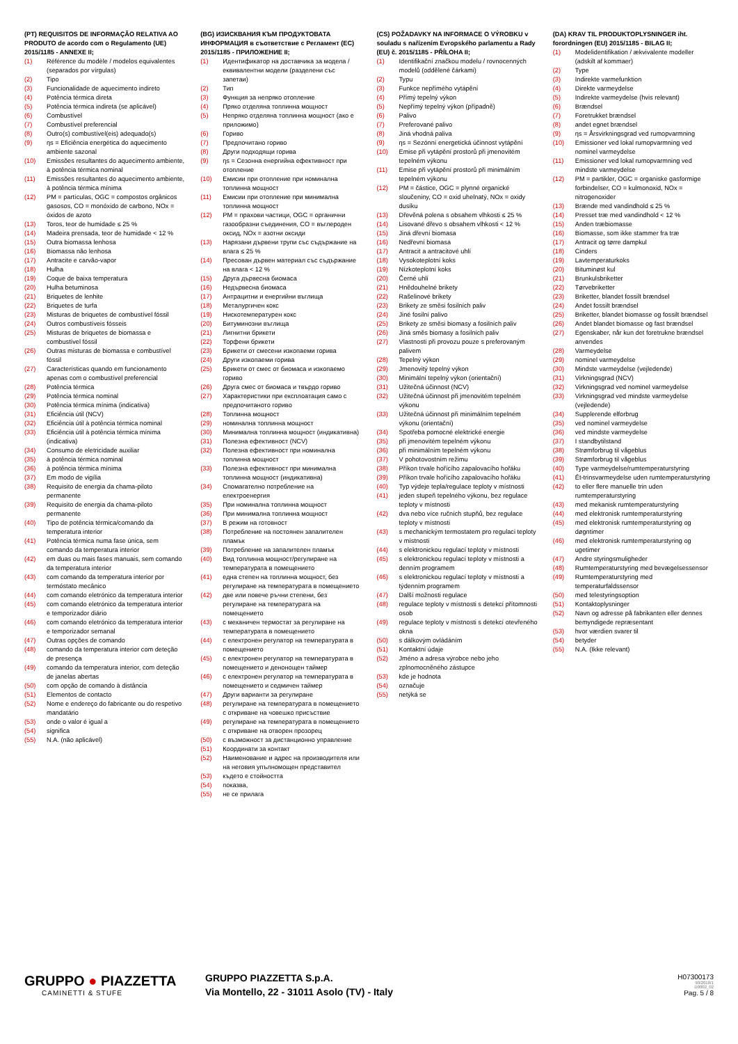(PT) REQUISITOS DE INFORMAÇÃO RELATIVA AO PRODUTO de acordo com o Regulamento (UE) 2015/1185 - ANNEXE II;
(1) Référence du modèle / modelos equivalentes (separados por vírgulas)
(2) Tipo
(3) Funcionalidade de aquecimento indireto
(4) Potência térmica direta
(5) Potência térmica indireta (se aplicável)
(6) Combustível
(7) Combustível preferencial
(8) Outro(s) combustível(eis) adequado(s)
(9) ηs = Eficiência energética do aquecimento ambiente sazonal
(10) Emissões resultantes do aquecimento ambiente, à potência térmica nominal
(11) Emissões resultantes do aquecimento ambiente, à potência térmica mínima
(12) PM = partículas, OGC = compostos orgânicos gasosos, CO = monóxido de carbono, NOx = óxidos de azoto
(13) Toros, teor de humidade ≤ 25 %
(14) Madeira prensada, teor de humidade < 12 %
(15) Outra biomassa lenhosa
(16) Biomassa não lenhosa
(17) Antracite e carvão-vapor
(18) Hulha
(19) Coque de baixa temperatura
(20) Hulha betuminosa
(21) Briquetes de lenhite
(22) Briquetes de turfa
(23) Misturas de briquetes de combustível fóssil
(24) Outros combustíveis fósseis
(25) Misturas de briquetes de biomassa e combustível fóssil
(26) Outras misturas de biomassa e combustível fóssil
(27) Características quando em funcionamento apenas com o combustível preferencial
(28) Potência térmica
(29) Potência térmica nominal
(30) Potência térmica mínima (indicativa)
(31) Eficiência útil (NCV)
(32) Eficiência útil à potência térmica nominal
(33) Eficiência útil à potência térmica mínima (indicativa)
(34) Consumo de eletricidade auxiliar
(35) à potência térmica nominal
(36) à potência térmica mínima
(37) Em modo de vigília
(38) Requisito de energia da chama-piloto permanente
(39) Requisito de energia da chama-piloto permanente
(40) Tipo de potência térmica/comando da temperatura interior
(41) Potência térmica numa fase única, sem comando da temperatura interior
(42) em duas ou mais fases manuais, sem comando da temperatura interior
(43) com comando da temperatura interior por termóstato mecânico
(44) com comando eletrónico da temperatura interior
(45) com comando eletrónico da temperatura interior e temporizador diário
(46) com comando eletrónico da temperatura interior e temporizador semanal
(47) Outras opções de comando
(48) comando da temperatura interior com deteção de presença
(49) comando da temperatura interior, com deteção de janelas abertas
(50) com opção de comando à distância
(51) Elementos de contacto
(52) Nome e endereço do fabricante ou do respetivo mandatário
(53) onde o valor é igual a
(54) significa
(55) N.A. (não aplicável)
(BG) ИЗИСКВАНИЯ КЪМ ПРОДУКТОВАТА ИНФОРМАЦИЯ в съответствие с Регламент (ЕС) 2015/1185 - ПРИЛОЖЕНИЕ II;
(1) Идентификатор на доставчика за модела / еквивалентни модели (разделени със запетаи)
(2) Тип
(3) Функция за непряко отопление
(4) Пряко отделяна топлинна мощност
(5) Непряко отделяна топлинна мощност (ако е приложимо)
(6) Гориво
(7) Предпочитано гориво
(8) Други подходящи горива
(9) ηs = Сезонна енергийна ефективност при отопление
(10) Емисии при отопление при номинална топлинна мощност
(11) Емисии при отопление при минимална топлинна мощност
(12) PM = прахови частици, OGC = органични газообразни съединения, CO = въглероден оксид, NOx = азотни оксиди
(13) Нарязани дървени трупи със съдържание на влага ≤ 25 %
(14) Пресован дървен материал със съдържание на влага < 12 %
(15) Друга дървесна биомаса
(16) Недървесна биомаса
(17) Антрацитни и енергийни въглища
(18) Металургичен кокс
(19) Нискотемпературен кокс
(20) Битуминозни въглища
(21) Лигнитни брикети
(22) Торфени брикети
(23) Брикети от смесени изкопаеми горива
(24) Други изкопаеми горива
(25) Брикети от смес от биомаса и изкопаемо гориво
(26) Друга смес от биомаса и твърдо гориво
(27) Характеристики при експлоатация само с предпочитаното гориво
(28) Топлинна мощност
(29) номинална топлинна мощност
(30) Минимална топлинна мощност (индикативна)
(31) Полезна ефективност (NCV)
(32) Полезна ефективност при номинална топлинна мощност
(33) Полезна ефективност при минимална топлинна мощност (индикативна)
(34) Спомагателно потребление на електроенергия
(35) При номинална топлинна мощност
(36) При минимална топлинна мощност
(37) В режим на готовност
(38) Потребление на постоянен запалителен пламък
(39) Потребление на запалителен пламък
(40) Вид топлинна мощност/регулиране на температурата в помещението
(41) една степен на топлинна мощност, без регулиране на температурата в помещението
(42) две или повече ръчни степени, без регулиране на температурата на помещението
(43) с механичен термостат за регулиране на температурата в помещението
(44) с електронен регулатор на температурата в помещението
(45) с електронен регулатор на температурата в помещението и денонощен таймер
(46) с електронен регулатор на температурата в помещението и седмичен таймер
(47) Други варианти за регулиране
(48) регулиране на температурата в помещението с откриване на човешко присъствие
(49) регулиране на температурата в помещението с откриване на отворен прозорец
(50) с възможност за дистанционно управление
(51) Координати за контакт
(52) Наименование и адрес на производителя или на неговия упълномощен представител
(53) където е стойността
(54) показва,
(55) не се прилага
(CS) POŽADAVKY NA INFORMACE O VÝROBKU v souladu s nařízením Evropského parlamentu a Rady (EU) č. 2015/1185 - PŘÍLOHA II;
(1) Identifikační značkou modelu / rovnocenných modelů (oddělené čárkami)
(2) Typu
(3) Funkce nepřímého vytápění
(4) Přímý tepelný výkon
(5) Nepřímý tepelný výkon (případně)
(6) Palivo
(7) Preferované palivo
(8) Jiná vhodná paliva
(9) ηs = Sezónní energetická účinnost vytápění
(10) Emise při vytápění prostorů při jmenovitém tepelném výkonu
(11) Emise při vytápění prostorů při minimálním tepelném výkonu
(12) PM = částice, OGC = plynné organické sloučeniny, CO = oxid uhelnatý, NOx = oxidy dusíku
(13) Dřevěná polena s obsahem vlhkosti ≤ 25 %
(14) Lisované dřevo s obsahem vlhkosti < 12 %
(15) Jiná dřevní biomasa
(16) Nedřevní biomasa
(17) Antracit a antracitové uhlí
(18) Vysokoteplotní koks
(19) Nízkoteplotní koks
(20) Černé uhlí
(21) Hnědouhelné brikety
(22) Rašelinové brikety
(23) Brikety ze směsi fosilních paliv
(24) Jiné fosilní palivo
(25) Brikety ze směsi biomasy a fosilních paliv
(26) Jiná směs biomasy a fosilních paliv
(27) Vlastnosti při provozu pouze s preferovaným palivem
(28) Tepelný výkon
(29) Jmenovitý tepelný výkon
(30) Minimální tepelný výkon (orientační)
(31) Užitečná účinnost (NCV)
(32) Užitečná účinnost při jmenovitém tepelném výkonu
(33) Užitečná účinnost při minimálním tepelném výkonu (orientační)
(34) Spotřeba pomocné elektrické energie
(35) při jmenovitém tepelném výkonu
(36) při minimálním tepelném výkonu
(37) V pohotovostním režimu
(38) Příkon trvale hořícího zapalovacího hořáku
(39) Příkon trvale hořícího zapalovacího hořáku
(40) Typ výdeje tepla/regulace teploty v místnosti
(41) jeden stupeň tepelného výkonu, bez regulace teploty v místnosti
(42) dva nebo více ručních stupňů, bez regulace teploty v místnosti
(43) s mechanickým termostatem pro regulaci teploty v místnosti
(44) s elektronickou regulací teploty v místnosti
(45) s elektronickou regulací teploty v místnosti a denním programem
(46) s elektronickou regulací teploty v místnosti a týdenním programem
(47) Další možnosti regulace
(48) regulace teploty v místnosti s detekcí přítomnosti osob
(49) regulace teploty v místnosti s detekcí otevřeného okna
(50) s dálkovým ovládáním
(51) Kontaktní údaje
(52) Jméno a adresa výrobce nebo jeho zplnomocněného zástupce
(53) kde je hodnota
(54) označuje
(55) netýká se
(DA) KRAV TIL PRODUKTOPLYSNINGER iht. forordningen (EU) 2015/1185 - BILAG II;
(1) Modelidentifikation / ækvivalente modeller (adskilt af kommaer)
(2) Type
(3) Indirekte varmefunktion
(4) Direkte varmeydelse
(5) Indirekte varmeydelse (hvis relevant)
(6) Brændsel
(7) Foretrukket brændsel
(8) andet egnet brændsel
(9) ηs = Årsvirkningsgrad ved rumopvarmning
(10) Emissioner ved lokal rumopvarmning ved nominel varmeydelse
(11) Emissioner ved lokal rumopvarmning ved mindste varmeydelse
(12) PM = partikler, OGC = organiske gasformige forbindelser, CO = kulmonoxid, NOx = nitrogenoxider
(13) Brænde med vandindhold ≤ 25 %
(14) Presset træ med vandindhold < 12 %
(15) Anden træbiomasse
(16) Biomasse, som ikke stammer fra træ
(17) Antracit og tørre dampkul
(18) Cinders
(19) Lavtemperaturkoks
(20) Bituminøst kul
(21) Brunkulsbriketter
(22) Tørvebriketter
(23) Briketter, blandet fossilt brændsel
(24) Andet fossilt brændsel
(25) Briketter, blandet biomasse og fossilt brændsel
(26) Andet blandet biomasse og fast brændsel
(27) Egenskaber, når kun det foretrukne brændsel anvendes
(28) Varmeydelse
(29) nominel varmeydelse
(30) Mindste varmeydelse (vejledende)
(31) Virkningsgrad (NCV)
(32) Virkningsgrad ved nominel varmeydelse
(33) Virkningsgrad ved mindste varmeydelse (vejledende)
(34) Supplerende elforbrug
(35) ved nominel varmeydelse
(36) ved mindste varmeydelse
(37) I standbytilstand
(38) Strømforbrug til vågeblus
(39) Strømforbrug til vågeblus
(40) Type varmeydelse/rumtemperaturstyring
(41) Ét-trinsvarmeydelse uden rumtemperaturstyring
(42) to eller flere manuelle trin uden rumtemperaturstyring
(43) med mekanisk rumtemperaturstyring
(44) med elektronisk rumtemperaturstyring
(45) med elektronisk rumtemperaturstyring og døgntimer
(46) med elektronisk rumtemperaturstyring og ugetimer
(47) Andre styringsmuligheder
(48) Rumtemperaturstyring med bevægelsessensor
(49) Rumtemperaturstyring med temperaturfaldssensor
(50) med telestyringsoption
(51) Kontaktoplysninger
(52) Navn og adresse på fabrikanten eller dennes bemyndigede repræsentant
(53) hvor værdien svarer til
(54) betyder
(55) N.A. (Ikke relevant)
GRUPPO ● PIAZZETTA
CAMINETTI & STUFE
GRUPPO PIAZZETTA S.p.A.
Via Montello, 22 - 31011 Asolo (TV) - Italy
H07300173
90/2018/1
D0002_02
Pag. 5 / 8